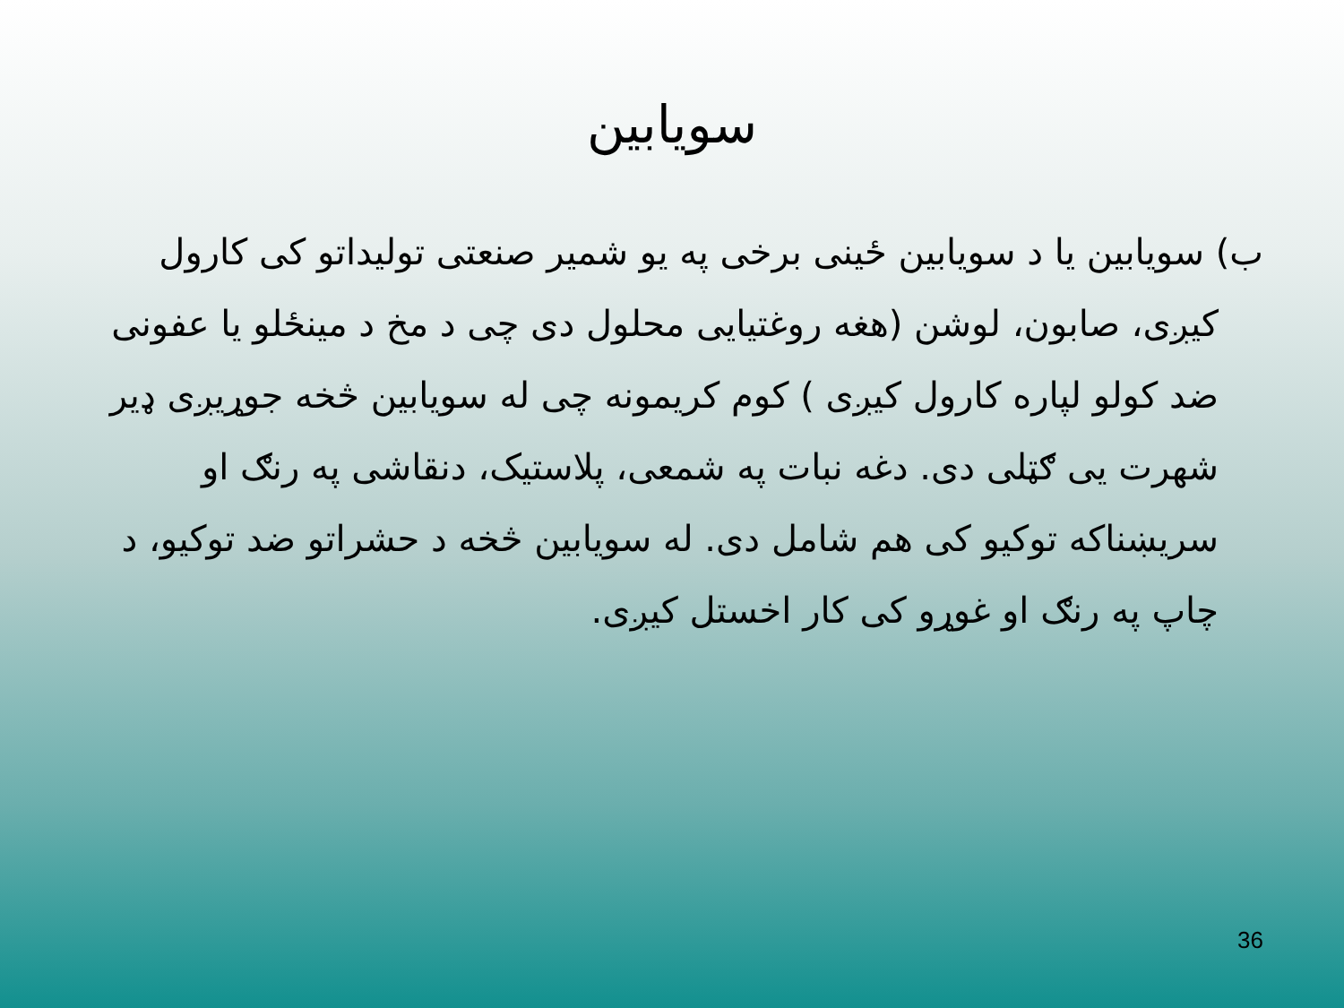سویابین
ب) سویابین یا د سویابین ځینی برخی په یو شمیر صنعتی تولیداتو کی کارول کیږی، صابون، لوشن (هغه روغتیایی محلول دی چی د مخ د مینځلو یا عفونی ضد کولو لپاره کارول کیږی ) کوم کریمونه چی له سویابین څخه جوړیږی ډیر شهرت یی ګټلی دی. دغه نبات په شمعی، پلاستیک، دنقاشی په رنګ او سریښناکه توکیو کی هم شامل دی. له سویابین څخه د حشراتو ضد توکیو، د چاپ په رنګ او غوړو کی کار اخستل کیږی.
36